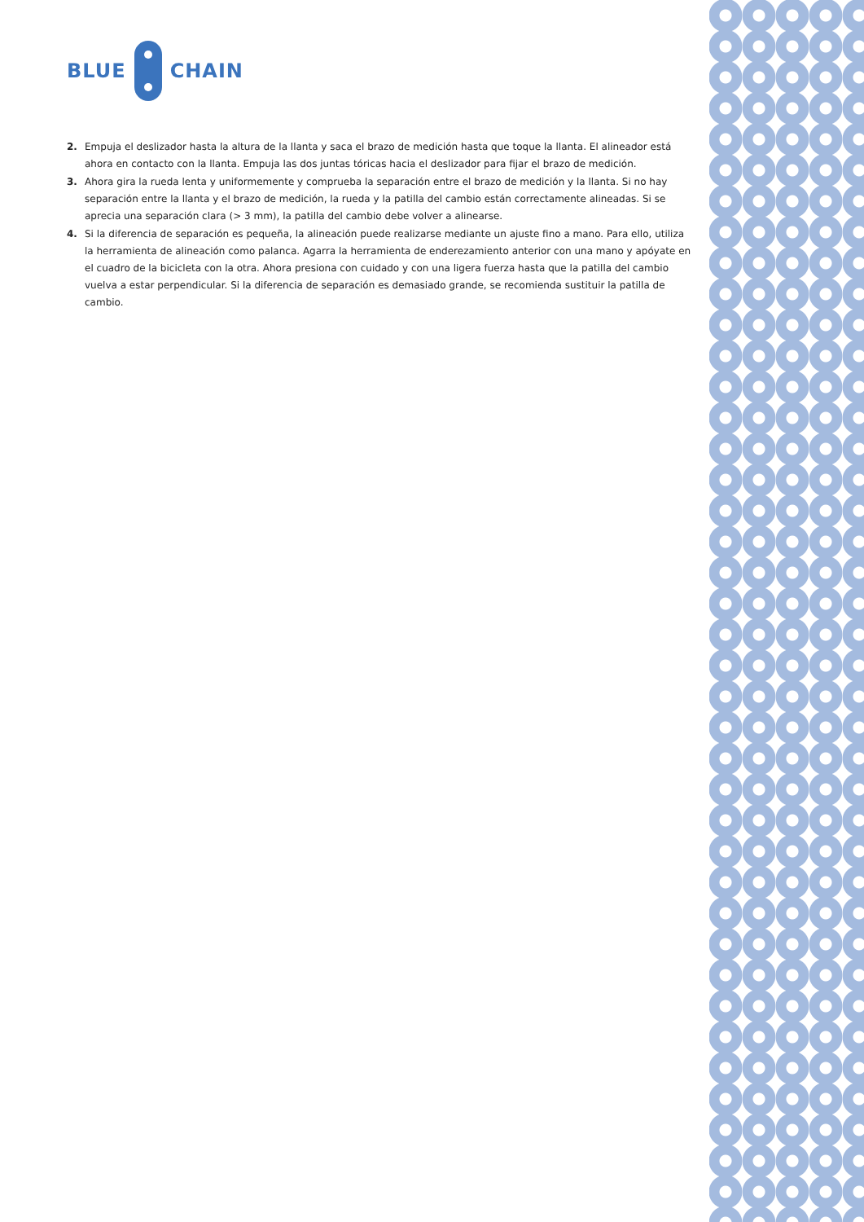BLUE CHAIN
2. Empuja el deslizador hasta la altura de la llanta y saca el brazo de medición hasta que toque la llanta. El alineador está ahora en contacto con la llanta. Empuja las dos juntas tóricas hacia el deslizador para fijar el brazo de medición.
3. Ahora gira la rueda lenta y uniformemente y comprueba la separación entre el brazo de medición y la llanta. Si no hay separación entre la llanta y el brazo de medición, la rueda y la patilla del cambio están correctamente alineadas. Si se aprecia una separación clara (> 3 mm), la patilla del cambio debe volver a alinearse.
4. Si la diferencia de separación es pequeña, la alineación puede realizarse mediante un ajuste fino a mano. Para ello, utiliza la herramienta de alineación como palanca. Agarra la herramienta de enderezamiento anterior con una mano y apóyate en el cuadro de la bicicleta con la otra. Ahora presiona con cuidado y con una ligera fuerza hasta que la patilla del cambio vuelva a estar perpendicular. Si la diferencia de separación es demasiado grande, se recomienda sustituir la patilla de cambio.